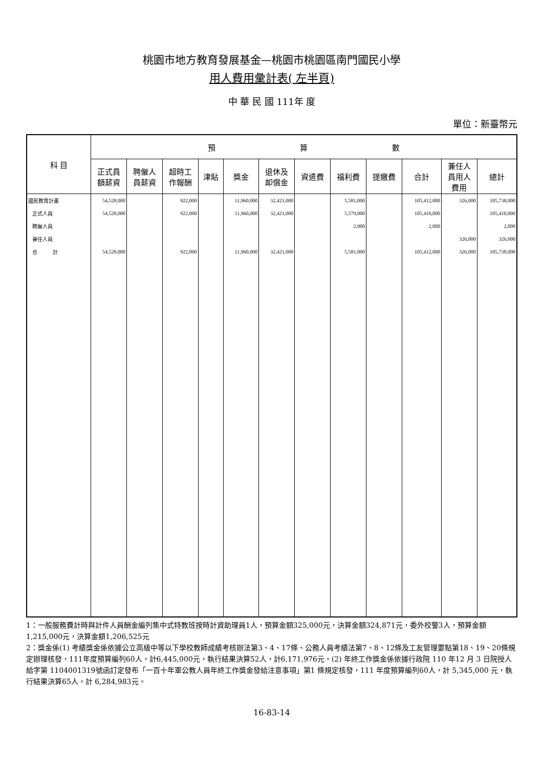桃園市地方教育發展基金—桃園市桃園區南門國民小學
用人費用彙計表( 左半頁)
中 華 民 國 111年 度
單位：新臺幣元
| 科 目 | 預 算 數 | | | | | | | | | | | |
| --- | --- | --- | --- | --- | --- | --- | --- | --- | --- | --- | --- | --- |
| | 正式員 額薪資 | 聘僱人 員薪資 | 超時工 作報酬 | 津貼 | 獎金 | 退休及 卹償金 | 資遣費 | 福利費 | 提繳費 | 合計 | 兼任人 員用人 費用 | 總計 |
| 國民教育計畫 | 54,528,000 | | 922,000 | | 11,960,000 | 32,421,000 | | 5,581,000 | | 105,412,000 | 326,000 | 105,738,000 |
| 正式人員 | 54,528,000 | | 922,000 | | 11,960,000 | 32,421,000 | | 5,579,000 | | 105,410,000 | | 105,410,000 |
| 聘僱人員 | | | | | | | | 2,000 | | 2,000 | | 2,000 |
| 兼任人員 | | | | | | | | | | | 326,000 | 326,000 |
| 合 計 | 54,528,000 | | 922,000 | | 11,960,000 | 32,421,000 | | 5,581,000 | | 105,412,000 | 326,000 | 105,738,000 |
1：一般服務費計時與計件人員酬金編列集中式特教班按時計資助理員1人，預算金額325,000元，決算金額324,871元，委外校警3人，預算金額1,215,000元，決算金額1,206,525元
2：獎金係(1) 考績獎金係依據公立高級中等以下學校教師成績考核辦法第3、4、17條、公務人員考績法第7、8、12條及工友管理要點第18、19、20條規定辦理核發，111年度預算編列60人，計6,445,000元，執行結果決算52人，計6,171,976元。(2) 年終工作獎金係依據行政院 110 年12 月 3 日院授人給字第 1104001319號函訂定發布「一百十年軍公教人員年終工作獎金發給注意事項」第1 條規定核發，111 年度預算編列60人，計 5,345,000 元，執行結果決算65人，計 6,284,983元。
16-83-14